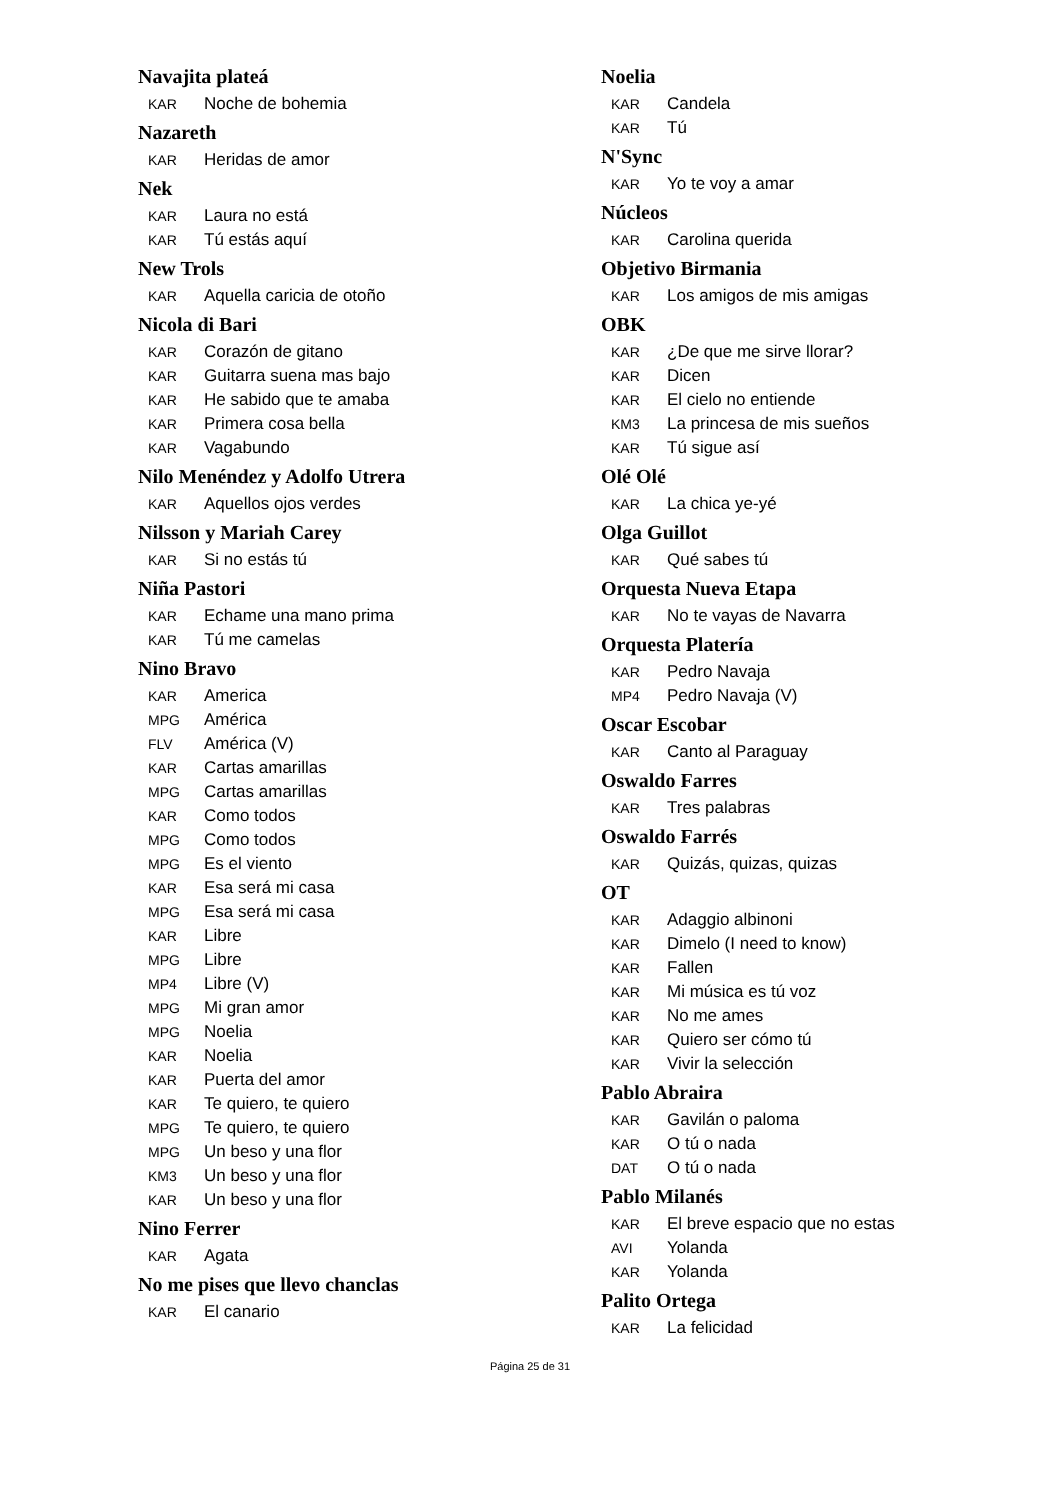Navajita plateá
KAR Noche de bohemia
Nazareth
KAR Heridas de amor
Nek
KAR Laura no está
KAR Tú estás aquí
New Trols
KAR Aquella caricia de otoño
Nicola di Bari
KAR Corazón de gitano
KAR Guitarra suena mas bajo
KAR He sabido que te amaba
KAR Primera cosa bella
KAR Vagabundo
Nilo Menéndez y Adolfo Utrera
KAR Aquellos ojos verdes
Nilsson y Mariah Carey
KAR Si no estás tú
Niña Pastori
KAR Echame una mano prima
KAR Tú me camelas
Nino Bravo
KAR America
MPG América
FLV América (V)
KAR Cartas amarillas
MPG Cartas amarillas
KAR Como todos
MPG Como todos
MPG Es el viento
KAR Esa será mi casa
MPG Esa será mi casa
KAR Libre
MPG Libre
MP4 Libre (V)
MPG Mi gran amor
MPG Noelia
KAR Noelia
KAR Puerta del amor
KAR Te quiero, te quiero
MPG Te quiero, te quiero
MPG Un beso y una flor
KM3 Un beso y una flor
KAR Un beso y una flor
Nino Ferrer
KAR Agata
No me pises que llevo chanclas
KAR El canario
Noelia
KAR Candela
KAR Tú
N'Sync
KAR Yo te voy a amar
Núcleos
KAR Carolina querida
Objetivo Birmania
KAR Los amigos de mis amigas
OBK
KAR ¿De que me sirve llorar?
KAR Dicen
KAR El cielo no entiende
KM3 La princesa de mis sueños
KAR Tú sigue así
Olé Olé
KAR La chica ye-yé
Olga Guillot
KAR Qué sabes tú
Orquesta Nueva Etapa
KAR No te vayas de Navarra
Orquesta Platería
KAR Pedro Navaja
MP4 Pedro Navaja (V)
Oscar Escobar
KAR Canto al Paraguay
Oswaldo Farres
KAR Tres palabras
Oswaldo Farrés
KAR Quizás, quizas, quizas
OT
KAR Adaggio albinoni
KAR Dimelo (I need to know)
KAR Fallen
KAR Mi música es tú voz
KAR No me ames
KAR Quiero ser cómo tú
KAR Vivir la selección
Pablo Abraira
KAR Gavilán o paloma
KAR O tú o nada
DAT O tú o nada
Pablo Milanés
KAR El breve espacio que no estas
AVI Yolanda
KAR Yolanda
Palito Ortega
KAR La felicidad
Página 25 de 31